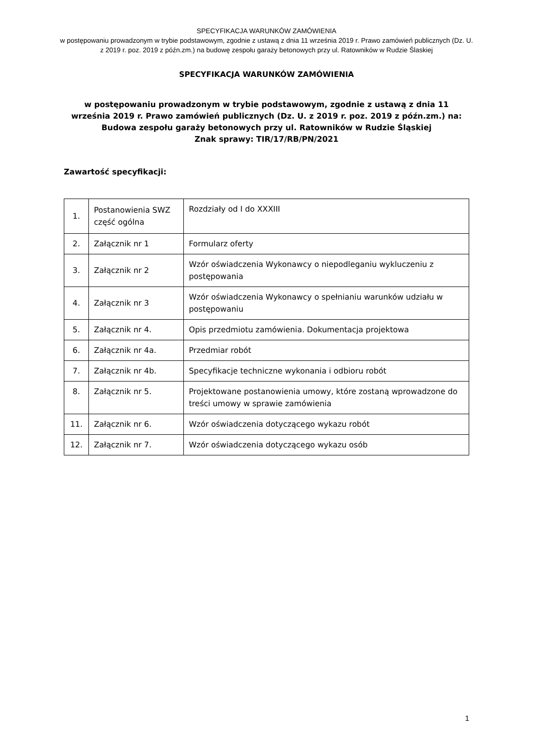SPECYFIKACJA WARUNKÓW ZAMÓWIENIA
w postępowaniu prowadzonym w trybie podstawowym, zgodnie z ustawą z dnia 11 września 2019 r. Prawo zamówień publicznych (Dz. U. z 2019 r. poz. 2019 z późn.zm.) na budowę zespołu garaży betonowych przy ul. Ratowników w Rudzie Ślaskiej
SPECYFIKACJA WARUNKÓW ZAMÓWIENIA
w postępowaniu prowadzonym w trybie podstawowym, zgodnie z ustawą z dnia 11 września 2019 r. Prawo zamówień publicznych (Dz. U. z 2019 r. poz. 2019 z późn.zm.) na:
Budowa zespołu garaży betonowych przy ul. Ratowników w Rudzie Śląskiej
Znak sprawy: TIR/17/RB/PN/2021
Zawartość specyfikacji:
| 1. | Postanowienia SWZ część ogólna | Rozdziały od I do XXXIII |
| 2. | Załącznik nr 1 | Formularz oferty |
| 3. | Załącznik nr 2 | Wzór oświadczenia Wykonawcy o niepodleganiu wykluczeniu z postępowania |
| 4. | Załącznik nr 3 | Wzór oświadczenia Wykonawcy o spełnianiu warunków udziału w postępowaniu |
| 5. | Załącznik nr 4. | Opis przedmiotu zamówienia. Dokumentacja projektowa |
| 6. | Załącznik nr 4a. | Przedmiar robót |
| 7. | Załącznik nr 4b. | Specyfikacje techniczne wykonania i odbioru robót |
| 8. | Załącznik nr 5. | Projektowane postanowienia umowy, które zostaną wprowadzone do treści umowy w sprawie zamówienia |
| 11. | Załącznik nr 6. | Wzór oświadczenia dotyczącego wykazu robót |
| 12. | Załącznik nr 7. | Wzór oświadczenia dotyczącego wykazu osób |
1